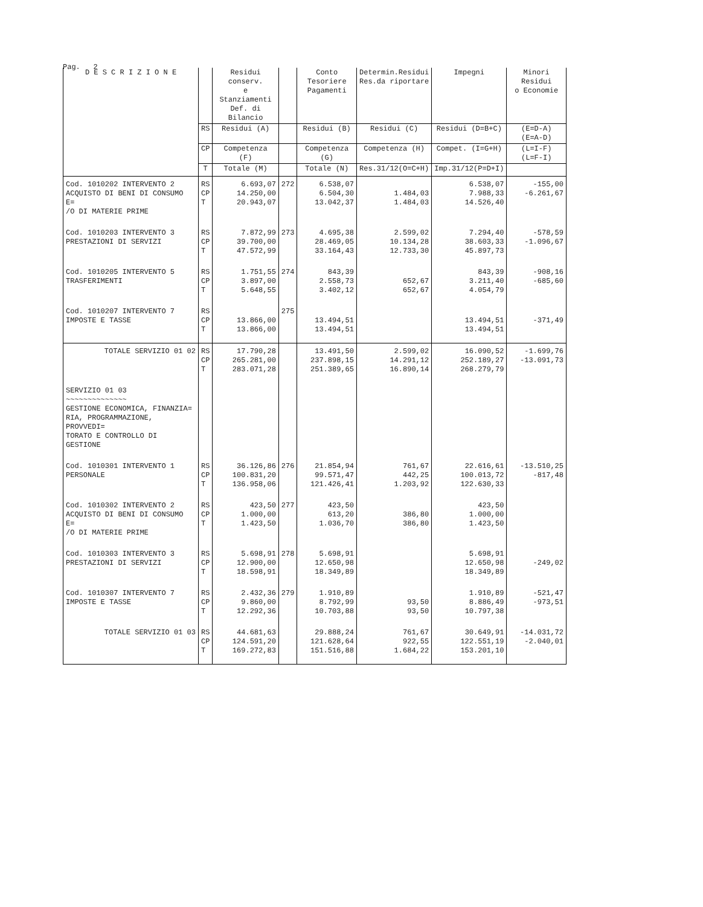Pag. 2
| D E S C R I Z I O N E | | Residui conserv. e Stanziamenti Def. di Bilancio | | Conto Tesoriere Pagamenti | Determin.Residui Res.da riportare | Impegni | Minori Residui o Economie | |
| --- | --- | --- | --- | --- | --- | --- | --- | --- |
| | RS | Residui (A) | | Residui (B) | Residui (C) | Residui (D=B+C) | (E=D-A) (E=A-D) | |
| | CP | Competenza (F) | | Competenza (G) | Competenza (H) | Compet. (I=G+H) | (L=I-F) (L=F-I) | |
| | T | Totale (M) | | Totale (N) | Res.31/12(O=C+H) | Imp.31/12(P=D+I) | | |
| | Cod. 1010202 INTERVENTO 2 ACQUISTO DI BENI DI CONSUMO E= /O DI MATERIE PRIME | RS CP T | 6.693,07 14.250,00 20.943,07 | 272 | 6.538,07 6.504,30 13.042,37 | 1.484,03 1.484,03 | 6.538,07 7.988,33 14.526,40 | -155,00 -6.261,67 |
| Cod. 1010203 INTERVENTO 3 PRESTAZIONI DI SERVIZI | RS CP T | 7.872,99 39.700,00 47.572,99 | 273 | 4.695,38 28.469,05 33.164,43 | 2.599,02 10.134,28 12.733,30 | 7.294,40 38.603,33 45.897,73 | -578,59 -1.096,67 | |
| Cod. 1010205 INTERVENTO 5 TRASFERIMENTI | RS CP T | 1.751,55 3.897,00 5.648,55 | 274 | 843,39 2.558,73 3.402,12 | 652,67 652,67 | 843,39 3.211,40 4.054,79 | -908,16 -685,60 | |
| Cod. 1010207 INTERVENTO 7 IMPOSTE E TASSE | RS CP T | 13.866,00 13.866,00 | 275 | 13.494,51 13.494,51 | | 13.494,51 13.494,51 | -371,49 | |
| TOTALE SERVIZIO 01 02 | RS CP T | 17.790,28 265.281,00 283.071,28 | | 13.491,50 237.898,15 251.389,65 | 2.599,02 14.291,12 16.890,14 | 16.090,52 252.189,27 268.279,79 | -1.699,76 -13.091,73 | |
| SERVIZIO 01 03 ~~~~~~~~~~~~~~ GESTIONE ECONOMICA, FINANZIA= RIA, PROGRAMMAZIONE, PROVVEDI= TORATO E CONTROLLO DI GESTIONE | | | | | | | | |
| Cod. 1010301 INTERVENTO 1 PERSONALE | RS CP T | 36.126,86 100.831,20 136.958,06 | 276 | 21.854,94 99.571,47 121.426,41 | 761,67 442,25 1.203,92 | 22.616,61 100.013,72 122.630,33 | -13.510,25 -817,48 | |
| Cod. 1010302 INTERVENTO 2 ACQUISTO DI BENI DI CONSUMO E= /O DI MATERIE PRIME | RS CP T | 423,50 1.000,00 1.423,50 | 277 | 423,50 613,20 1.036,70 | 386,80 386,80 | 423,50 1.000,00 1.423,50 | | |
| Cod. 1010303 INTERVENTO 3 PRESTAZIONI DI SERVIZI | RS CP T | 5.698,91 12.900,00 18.598,91 | 278 | 5.698,91 12.650,98 18.349,89 | | 5.698,91 12.650,98 18.349,89 | -249,02 | |
| Cod. 1010307 INTERVENTO 7 IMPOSTE E TASSE | RS CP T | 2.432,36 9.860,00 12.292,36 | 279 | 1.910,89 8.792,99 10.703,88 | 93,50 93,50 | 1.910,89 8.886,49 10.797,38 | -521,47 -973,51 | |
| TOTALE SERVIZIO 01 03 | RS CP T | 44.681,63 124.591,20 169.272,83 | | 29.888,24 121.628,64 151.516,88 | 761,67 922,55 1.684,22 | 30.649,91 122.551,19 153.201,10 | -14.031,72 -2.040,01 | |